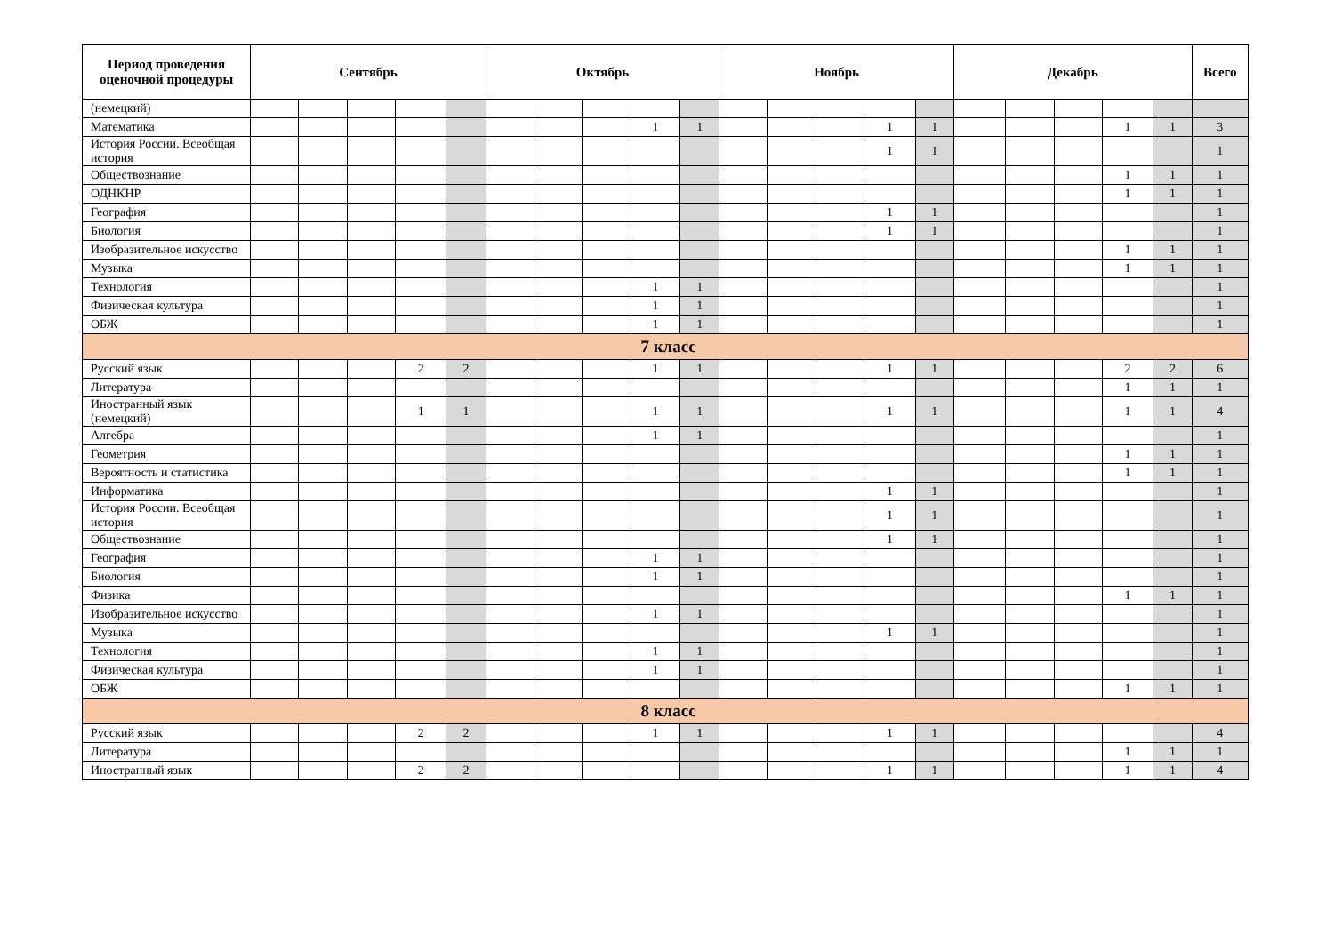| Период проведения оценочной процедуры | Сентябрь | | | | | Октябрь | | | | | Ноябрь | | | | | Декабрь | | | | | Всего |
| --- | --- | --- | --- | --- | --- | --- | --- | --- | --- | --- | --- | --- | --- | --- | --- | --- | --- | --- | --- | --- | --- |
| (немецкий) | | | | | | | | | | | | | | | | | | | | | |
| Математика | | | | | | | | | 1 | 1 | | | | 1 | 1 | | | | 1 | 1 | 3 |
| История России. Всеобщая история | | | | | | | | | | | | | | 1 | 1 | | | | | | 1 |
| Обществознание | | | | | | | | | | | | | | | | | | | 1 | 1 | 1 |
| ОДНКНР | | | | | | | | | | | | | | | | | | | 1 | 1 | 1 |
| География | | | | | | | | | | | | | | 1 | 1 | | | | | | 1 |
| Биология | | | | | | | | | | | | | | 1 | 1 | | | | | | 1 |
| Изобразительное искусство | | | | | | | | | | | | | | | | | | | 1 | 1 | 1 |
| Музыка | | | | | | | | | | | | | | | | | | | 1 | 1 | 1 |
| Технология | | | | | | | | | 1 | 1 | | | | | | | | | | | 1 |
| Физическая культура | | | | | | | | | 1 | 1 | | | | | | | | | | | 1 |
| ОБЖ | | | | | | | | | 1 | 1 | | | | | | | | | | | 1 |
| 7 класс | | | | | | | | | | | | | | | | | | | | | |
| Русский язык | | | | 2 | 2 | | | | 1 | 1 | | | | 1 | 1 | | | | 2 | 2 | 6 |
| Литература | | | | | | | | | | | | | | | | | | | 1 | 1 | 1 |
| Иностранный язык (немецкий) | | | | 1 | 1 | | | | 1 | 1 | | | | 1 | 1 | | | | 1 | 1 | 4 |
| Алгебра | | | | | | | | | 1 | 1 | | | | | | | | | | | 1 |
| Геометрия | | | | | | | | | | | | | | | | | | | 1 | 1 | 1 |
| Вероятность и статистика | | | | | | | | | | | | | | | | | | | 1 | 1 | 1 |
| Информатика | | | | | | | | | | | | | | 1 | 1 | | | | | | 1 |
| История России. Всеобщая история | | | | | | | | | | | | | | 1 | 1 | | | | | | 1 |
| Обществознание | | | | | | | | | | | | | | 1 | 1 | | | | | | 1 |
| География | | | | | | | | | 1 | 1 | | | | | | | | | | | 1 |
| Биология | | | | | | | | | 1 | 1 | | | | | | | | | | | 1 |
| Физика | | | | | | | | | | | | | | | | | | | 1 | 1 | 1 |
| Изобразительное искусство | | | | | | | | | 1 | 1 | | | | | | | | | | | 1 |
| Музыка | | | | | | | | | | | | | | 1 | 1 | | | | | | 1 |
| Технология | | | | | | | | | 1 | 1 | | | | | | | | | | | 1 |
| Физическая культура | | | | | | | | | 1 | 1 | | | | | | | | | | | 1 |
| ОБЖ | | | | | | | | | | | | | | | | | | | 1 | 1 | 1 |
| 8 класс | | | | | | | | | | | | | | | | | | | | | |
| Русский язык | | | | 2 | 2 | | | | 1 | 1 | | | | 1 | 1 | | | | | | 4 |
| Литература | | | | | | | | | | | | | | | | | | | 1 | 1 | 1 |
| Иностранный язык | | | | 2 | 2 | | | | | | | | | 1 | 1 | | | | 1 | 1 | 4 |